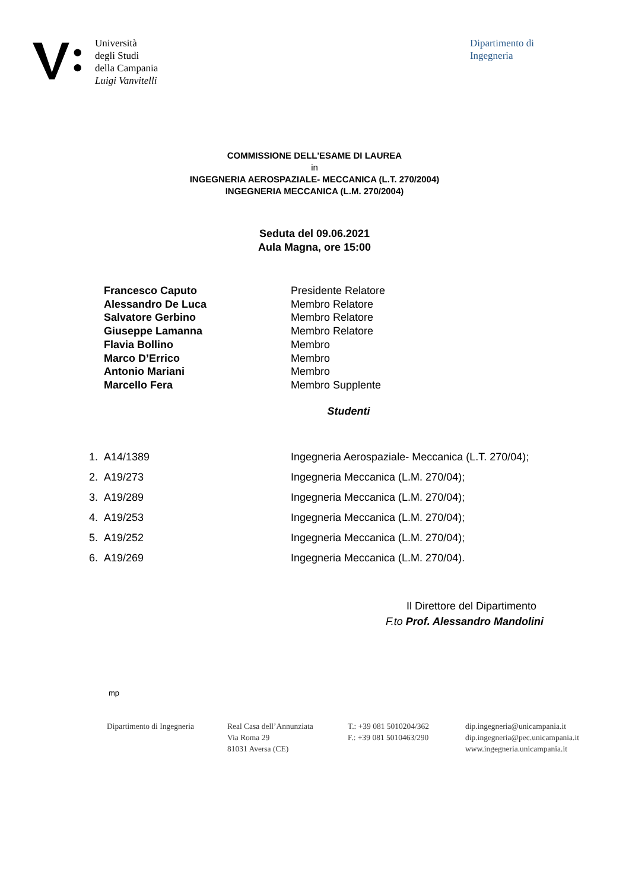Università
degli Studi
della Campania
Luigi Vanvitelli
Dipartimento di
Ingegneria
COMMISSIONE DELL'ESAME DI LAUREA
in
INGEGNERIA AEROSPAZIALE- MECCANICA (L.T. 270/2004)
INGEGNERIA MECCANICA (L.M. 270/2004)
Seduta del 09.06.2021
Aula Magna, ore 15:00
| Francesco Caputo | Presidente Relatore |
| Alessandro De Luca | Membro Relatore |
| Salvatore Gerbino | Membro Relatore |
| Giuseppe Lamanna | Membro Relatore |
| Flavia Bollino | Membro |
| Marco D’Errico | Membro |
| Antonio Mariani | Membro |
| Marcello Fera | Membro Supplente |
Studenti
| 1. | A14/1389 | Ingegneria Aerospaziale- Meccanica (L.T. 270/04); |
| 2. | A19/273 | Ingegneria Meccanica (L.M. 270/04); |
| 3. | A19/289 | Ingegneria Meccanica (L.M. 270/04); |
| 4. | A19/253 | Ingegneria Meccanica (L.M. 270/04); |
| 5. | A19/252 | Ingegneria Meccanica (L.M. 270/04); |
| 6. | A19/269 | Ingegneria Meccanica (L.M. 270/04). |
Il Direttore del Dipartimento
F.to Prof. Alessandro Mandolini
mp
Dipartimento di Ingegneria
Real Casa dell’Annunziata
Via Roma 29
81031 Aversa (CE)
T.: +39 081 5010204/362
F.: +39 081 5010463/290
dip.ingegneria@unicampania.it
dip.ingegneria@pec.unicampania.it
www.ingegneria.unicampania.it